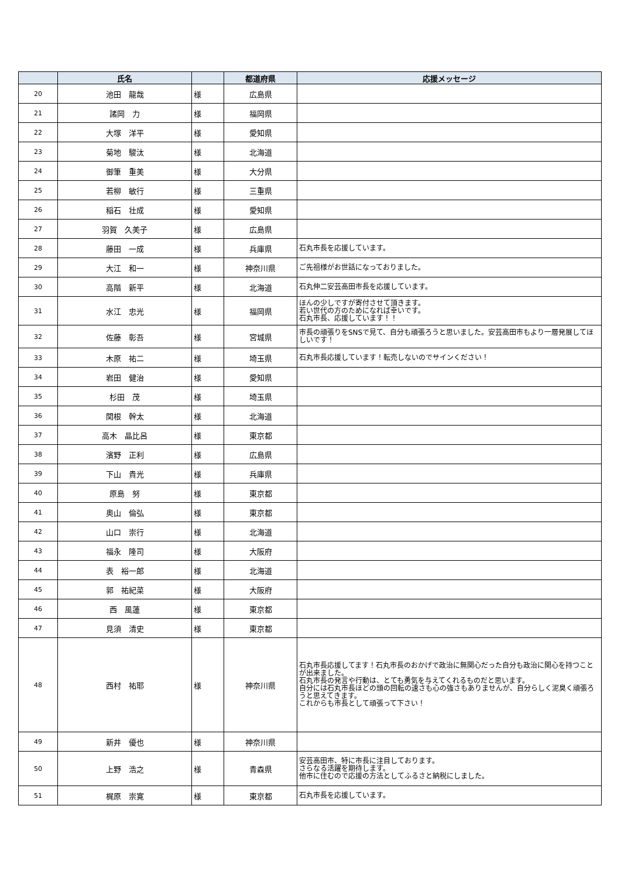| | 氏名 | | 都道府県 | 応援メッセージ |
| --- | --- | --- | --- | --- |
| 20 | 池田 龍哉 | 様 | 広島県 | |
| 21 | 諸岡 力 | 様 | 福岡県 | |
| 22 | 大塚 洋平 | 様 | 愛知県 | |
| 23 | 菊地 駿汰 | 様 | 北海道 | |
| 24 | 御筆 重美 | 様 | 大分県 | |
| 25 | 若柳 敏行 | 様 | 三重県 | |
| 26 | 稲石 壮成 | 様 | 愛知県 | |
| 27 | 羽賀 久美子 | 様 | 広島県 | |
| 28 | 藤田 一成 | 様 | 兵庫県 | 石丸市長を応援しています。 |
| 29 | 大江 和一 | 様 | 神奈川県 | ご先祖様がお世話になっておりました。 |
| 30 | 高階 新平 | 様 | 北海道 | 石丸伸二安芸高田市長を応援しています。 |
| 31 | 水江 忠光 | 様 | 福岡県 | ほんの少しですが寄付させて頂きます。 若い世代の方のためになれば幸いです。 石丸市長、応援しています！！ |
| 32 | 佐藤 彰吾 | 様 | 宮城県 | 市長の頑張りをSNSで見て、自分も頑張ろうと思いました。安芸高田市もより一層発展してほしいです！ |
| 33 | 木原 祐二 | 様 | 埼玉県 | 石丸市長応援しています！転売しないのでサインください！ |
| 34 | 岩田 健治 | 様 | 愛知県 | |
| 35 | 杉田 茂 | 様 | 埼玉県 | |
| 36 | 関根 幹太 | 様 | 北海道 | |
| 37 | 高木 晶比呂 | 様 | 東京都 | |
| 38 | 濱野 正利 | 様 | 広島県 | |
| 39 | 下山 貴光 | 様 | 兵庫県 | |
| 40 | 原島 努 | 様 | 東京都 | |
| 41 | 奥山 倫弘 | 様 | 東京都 | |
| 42 | 山口 崇行 | 様 | 北海道 | |
| 43 | 福永 隆司 | 様 | 大阪府 | |
| 44 | 表 裕一郎 | 様 | 北海道 | |
| 45 | 郭 祐紀菜 | 様 | 大阪府 | |
| 46 | 西 風蓮 | 様 | 東京都 | |
| 47 | 見須 清史 | 様 | 東京都 | |
| 48 | 西村 祐耶 | 様 | 神奈川県 | 石丸市長応援してます！石丸市長のおかげで政治に無関心だった自分も政治に関心を持つことが出来ました。 石丸市長の発言や行動は、とても勇気を与えてくれるものだと思います。 自分には石丸市長ほどの頭の回転の速さも心の強さもありませんが、自分らしく泥臭く頑張ろうと思えてきます。 これからも市長として頑張って下さい！ |
| 49 | 新井 優也 | 様 | 神奈川県 | |
| 50 | 上野 浩之 | 様 | 青森県 | 安芸高田市、特に市長に注目しております。 さらなる活躍を期待します。 他市に住むので応援の方法としてふるさと納税にしました。 |
| 51 | 梶原 崇寛 | 様 | 東京都 | 石丸市長を応援しています。 |